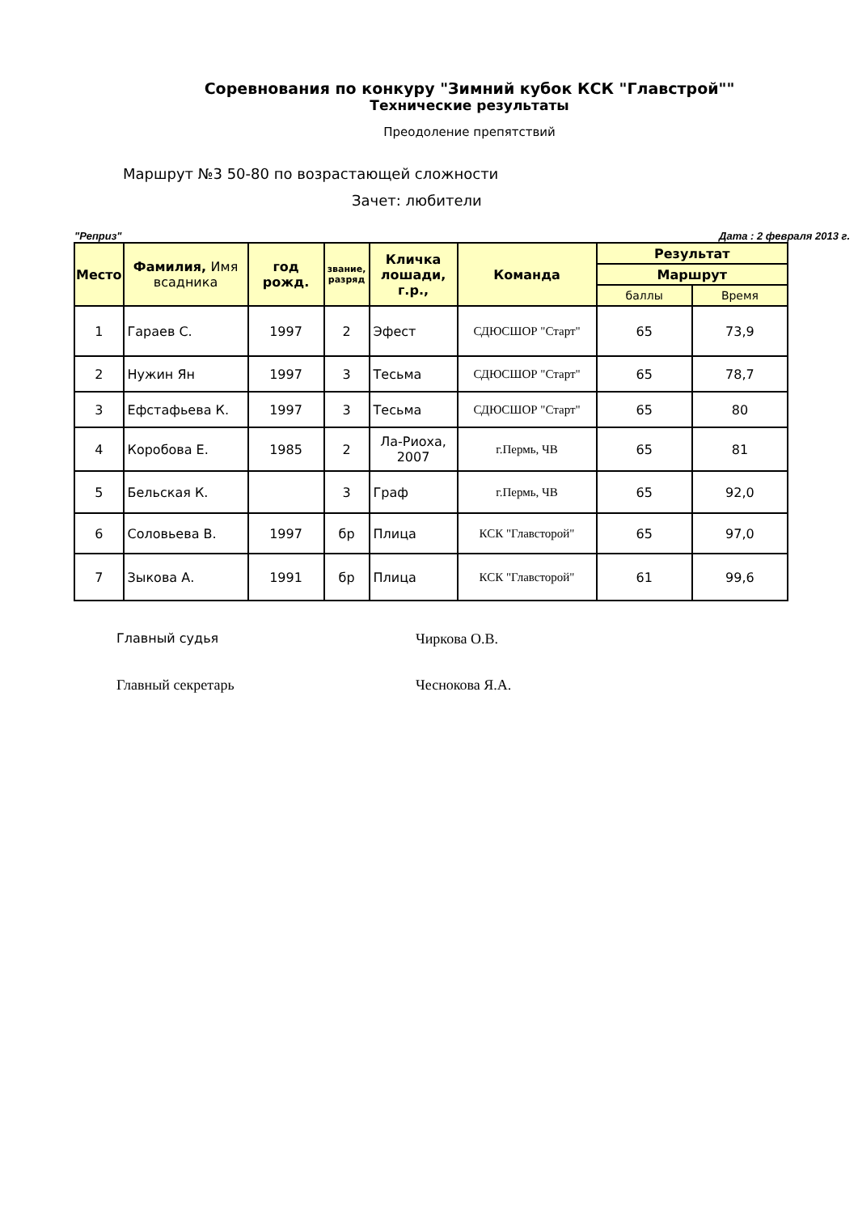Соревнования по конкуру "Зимний кубок КСК "Главстрой""
Технические результаты
Преодоление препятствий
Маршрут №3 50-80 по возрастающей сложности
Зачет: любители
"Реприз" Дата : 2 февраля 2013 г.
| Место | Фамилия, Имя всадника | год рожд. | звание, разряд | Кличка лошади, г.р., | Команда | Результат | |
| --- | --- | --- | --- | --- | --- | --- | --- |
| | | | | | | Маршрут | |
| | | | | | | баллы | Время |
| 1 | Гараев С. | 1997 | 2 | Эфест | СДЮСШОР "Старт" | 65 | 73,9 |
| 2 | Нужин Ян | 1997 | 3 | Тесьма | СДЮСШОР "Старт" | 65 | 78,7 |
| 3 | Ефстафьева К. | 1997 | 3 | Тесьма | СДЮСШОР "Старт" | 65 | 80 |
| 4 | Коробова Е. | 1985 | 2 | Ла-Риоха, 2007 | г.Пермь, ЧВ | 65 | 81 |
| 5 | Бельская К. | | 3 | Граф | г.Пермь, ЧВ | 65 | 92,0 |
| 6 | Соловьева В. | 1997 | бр | Плица | КСК "Главсторой" | 65 | 97,0 |
| 7 | Зыкова А. | 1991 | бр | Плица | КСК "Главсторой" | 61 | 99,6 |
Главный судья Чиркова О.В.
Главный секретарь Чеснокова Я.А.